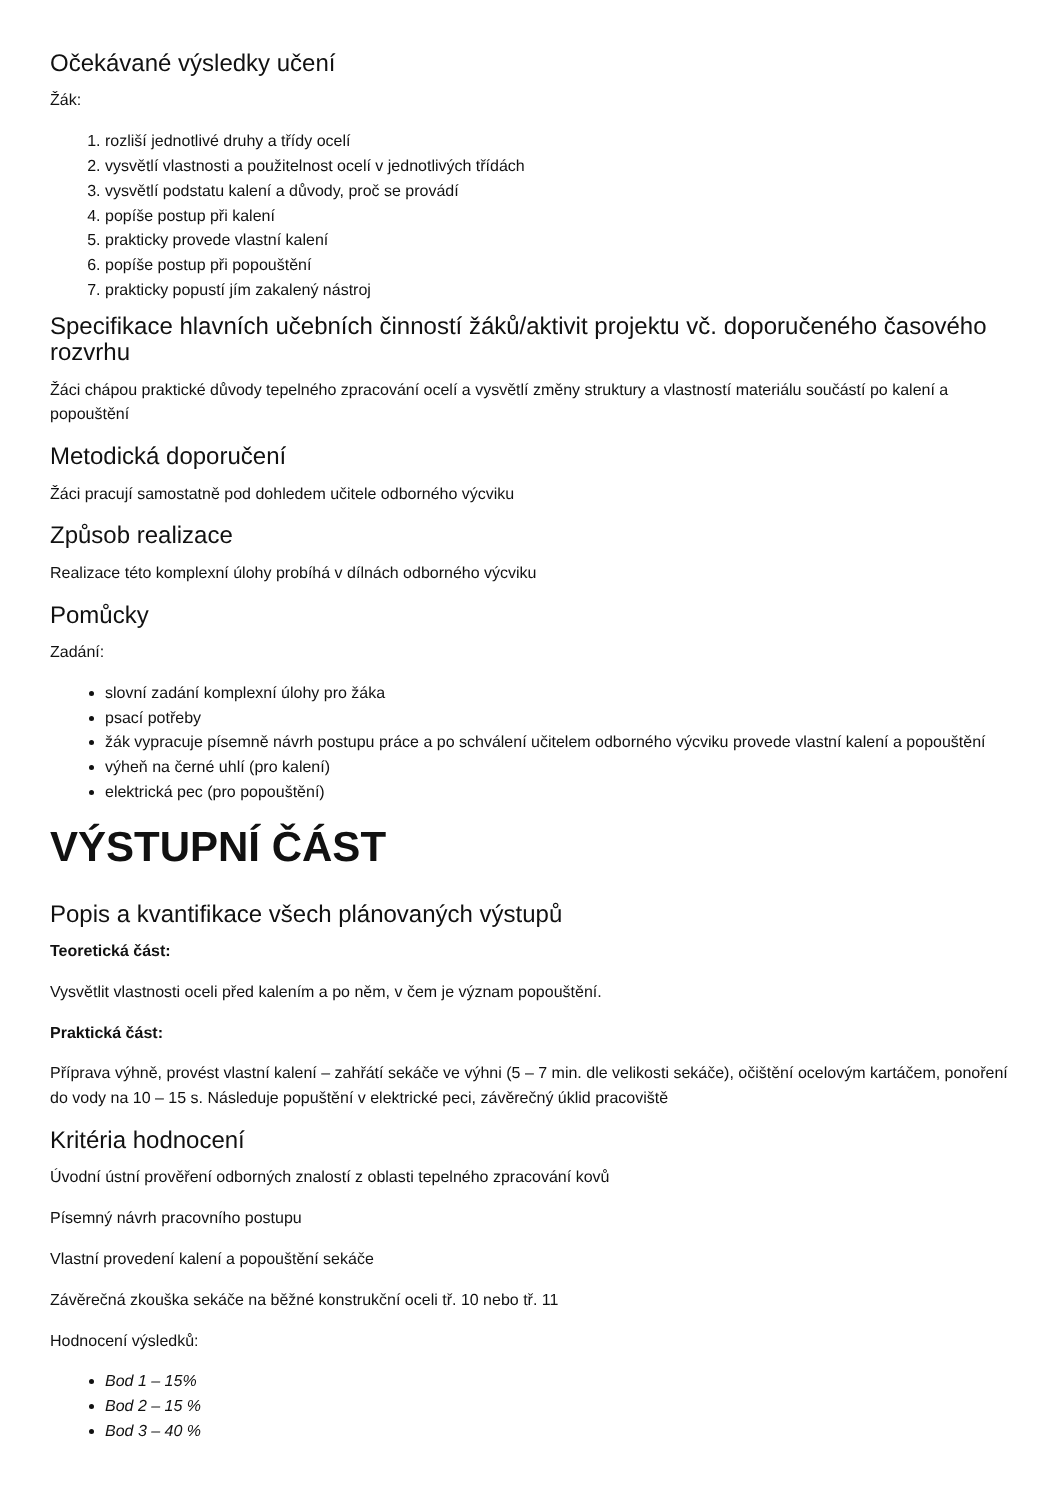Očekávané výsledky učení
Žák:
1. rozliší jednotlivé druhy a třídy ocelí
2. vysvětlí vlastnosti a použitelnost ocelí v jednotlivých třídách
3. vysvětlí podstatu kalení a důvody, proč se provádí
4. popíše postup při kalení
5. prakticky provede vlastní kalení
6. popíše postup při popouštění
7. prakticky popustí jím zakalený nástroj
Specifikace hlavních učebních činností žáků/aktivit projektu vč. doporučeného časového rozvrhu
Žáci chápou praktické důvody tepelného zpracování ocelí a vysvětlí změny struktury a vlastností materiálu součástí po kalení a popouštění
Metodická doporučení
Žáci pracují samostatně pod dohledem učitele odborného výcviku
Způsob realizace
Realizace této komplexní úlohy probíhá v dílnách odborného výcviku
Pomůcky
Zadání:
slovní zadání komplexní úlohy pro žáka
psací potřeby
žák vypracuje písemně návrh postupu práce a po schválení učitelem odborného výcviku provede vlastní kalení a popouštění
výheň na černé uhlí (pro kalení)
elektrická pec (pro popouštění)
VÝSTUPNÍ ČÁST
Popis a kvantifikace všech plánovaných výstupů
Teoretická část:
Vysvětlit vlastnosti oceli před kalením a po něm, v čem je význam popouštění.
Praktická část:
Příprava výhně, provést vlastní kalení – zahřátí sekáče ve výhni (5 – 7 min. dle velikosti sekáče), očištění ocelovým kartáčem, ponoření do vody na 10 – 15 s. Následuje popuštění v elektrické peci, závěrečný úklid pracoviště
Kritéria hodnocení
Úvodní ústní prověření odborných znalostí z oblasti tepelného zpracování kovů
Písemný návrh pracovního postupu
Vlastní provedení kalení a popouštění sekáče
Závěrečná zkouška sekáče na běžné konstrukční oceli tř. 10 nebo tř. 11
Hodnocení výsledků:
Bod 1 – 15%
Bod 2 – 15 %
Bod 3 – 40 %